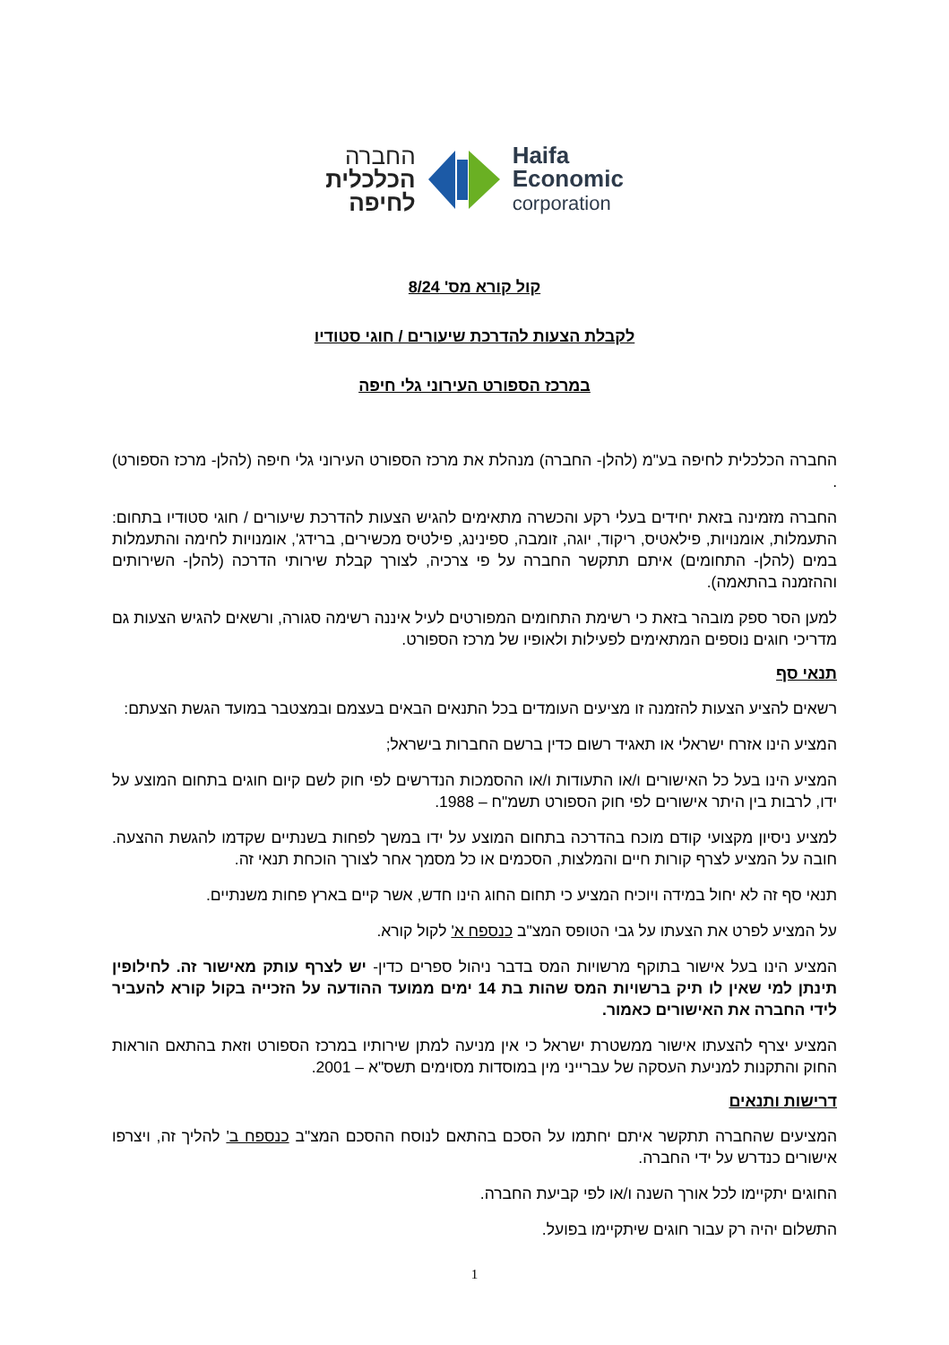החברה
הכלכלית
לחיפה
Haifa
Economic
corporation
קול קורא מס' 8/24
לקבלת הצעות להדרכת שיעורים / חוגי סטודיו
במרכז הספורט העירוני גלי חיפה
החברה הכלכלית לחיפה בע"מ (להלן- החברה) מנהלת את מרכז הספורט העירוני גלי חיפה (להלן- מרכז הספורט) .
החברה מזמינה בזאת יחידים בעלי רקע והכשרה מתאימים להגיש הצעות להדרכת שיעורים / חוגי סטודיו בתחום: התעמלות, אומנויות, פילאטיס, ריקוד, יוגה, זומבה, ספינינג, פילטיס מכשירים, ברידג', אומנויות לחימה והתעמלות במים (להלן- התחומים) איתם תתקשר החברה על פי צרכיה, לצורך קבלת שירותי הדרכה (להלן- השירותים וההזמנה בהתאמה).
למען הסר ספק מובהר בזאת כי רשימת התחומים המפורטים לעיל איננה רשימה סגורה, ורשאים להגיש הצעות גם מדריכי חוגים נוספים המתאימים לפעילות ולאופיו של מרכז הספורט.
תנאי סף
רשאים להציע הצעות להזמנה זו מציעים העומדים בכל התנאים הבאים בעצמם ובמצטבר במועד הגשת הצעתם:
המציע הינו אזרח ישראלי או תאגיד רשום כדין ברשם החברות בישראל;
המציע הינו בעל כל האישורים ו/או התעודות ו/או ההסמכות הנדרשים לפי חוק לשם קיום חוגים בתחום המוצע על ידו, לרבות בין היתר אישורים לפי חוק הספורט תשמ"ח – 1988.
למציע ניסיון מקצועי קודם מוכח בהדרכה בתחום המוצע על ידו במשך לפחות בשנתיים שקדמו להגשת ההצעה. חובה על המציע לצרף קורות חיים והמלצות, הסכמים או כל מסמך אחר לצורך הוכחת תנאי זה.
תנאי סף זה לא יחול במידה ויוכיח המציע כי תחום החוג הינו חדש, אשר קיים בארץ פחות משנתיים.
על המציע לפרט את הצעתו על גבי הטופס המצ"ב כנספח א' לקול קורא.
המציע הינו בעל אישור בתוקף מרשויות המס בדבר ניהול ספרים כדין- יש לצרף עותק מאישור זה. לחילופין תינתן למי שאין לו תיק ברשויות המס שהות בת 14 ימים ממועד ההודעה על הזכייה בקול קורא להעביר לידי החברה את האישורים כאמור.
המציע יצרף להצעתו אישור ממשטרת ישראל כי אין מניעה למתן שירותיו במרכז הספורט וזאת בהתאם הוראות החוק והתקנות למניעת העסקה של עברייני מין במוסדות מסוימים תשס"א – 2001.
דרישות ותנאים
המציעים שהחברה תתקשר איתם יחתמו על הסכם בהתאם לנוסח ההסכם המצ"ב כנספח ב' להליך זה, ויצרפו אישורים כנדרש על ידי החברה.
החוגים יתקיימו לכל אורך השנה ו/או לפי קביעת החברה.
התשלום יהיה רק עבור חוגים שיתקיימו בפועל.
1